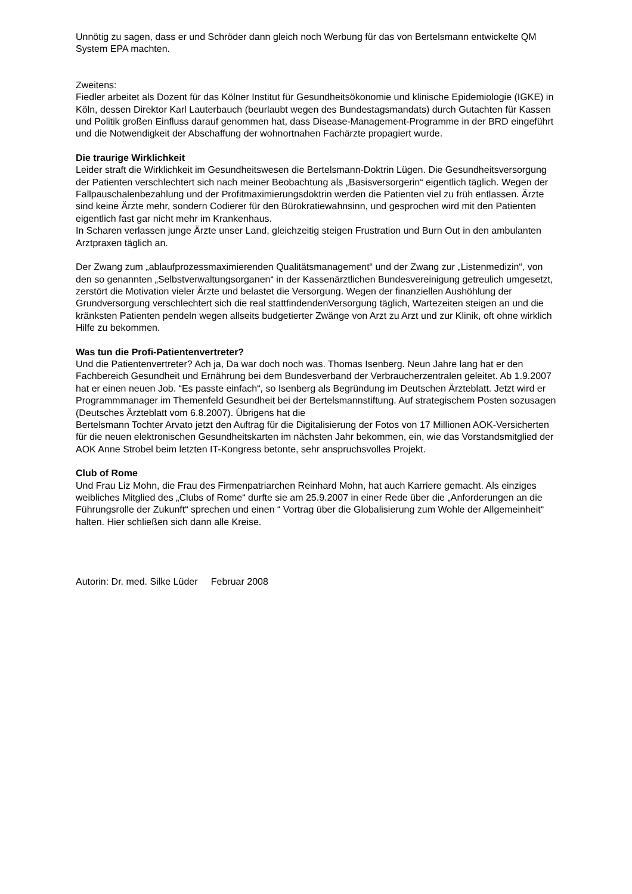Unnötig zu sagen, dass er und Schröder dann gleich noch Werbung für das von Bertelsmann entwickelte QM System EPA machten.
Zweitens:
Fiedler arbeitet als Dozent für das Kölner Institut für Gesundheitsökonomie und klinische Epidemiologie (IGKE) in Köln, dessen Direktor Karl Lauterbauch (beurlaubt wegen des Bundestagsmandats) durch Gutachten für Kassen und Politik großen Einfluss darauf genommen hat, dass Disease-Management-Programme in der BRD eingeführt und die Notwendigkeit der Abschaffung der wohnortnahen Fachärzte propagiert wurde.
Die traurige Wirklichkeit
Leider straft die Wirklichkeit im Gesundheitswesen die Bertelsmann-Doktrin Lügen. Die Gesundheitsversorgung der Patienten verschlechtert sich nach meiner Beobachtung als „Basisversorgerin“ eigentlich täglich. Wegen der Fallpauschalenbezahlung und der Profitmaximierungsdoktrin werden die Patienten viel zu früh entlassen. Ärzte sind keine Ärzte mehr, sondern Codierer für den Bürokratiewahnsinn, und gesprochen wird mit den Patienten eigentlich fast gar nicht mehr im Krankenhaus.
In Scharen verlassen junge Ärzte unser Land, gleichzeitig steigen Frustration und Burn Out in den ambulanten Arztpraxen täglich an.
Der Zwang zum „ablaufprozessmaximierenden Qualitätsmanagement“ und der Zwang zur „Listenmedizin“, von den so genannten „Selbstverwaltungsorganen“ in der Kassenärztlichen Bundesvereinigung getreulich umgesetzt, zerstört die Motivation vieler Ärzte und belastet die Versorgung. Wegen der finanziellen Aushöhlung der Grundversorgung verschlechtert sich die real stattfindendenVersorgung täglich, Wartezeiten steigen an und die kränksten Patienten pendeln wegen allseits budgetierter Zwänge von Arzt zu Arzt und zur Klinik, oft ohne wirklich Hilfe zu bekommen.
Was tun die Profi-Patientenvertreter?
Und die Patientenvertreter? Ach ja, Da war doch noch was. Thomas Isenberg. Neun Jahre lang hat er den Fachbereich Gesundheit und Ernährung bei dem Bundesverband der Verbraucherzentralen geleitet. Ab 1.9.2007 hat er einen neuen Job. “Es passte einfach“, so Isenberg als Begründung im Deutschen Ärzteblatt. Jetzt wird er Programmmanager im Themenfeld Gesundheit bei der Bertelsmannstiftung. Auf strategischem Posten sozusagen (Deutsches Ärzteblatt vom 6.8.2007). Übrigens hat die
Bertelsmann Tochter Arvato jetzt den Auftrag für die Digitalisierung der Fotos von 17 Millionen AOK-Versicherten für die neuen elektronischen Gesundheitskarten im nächsten Jahr bekommen, ein, wie das Vorstandsmitglied der AOK Anne Strobel beim letzten IT-Kongress betonte, sehr anspruchsvolles Projekt.
Club of Rome
Und Frau Liz Mohn, die Frau des Firmenpatriarchen Reinhard Mohn, hat auch Karriere gemacht. Als einziges weibliches Mitglied des „Clubs of Rome“ durfte sie am 25.9.2007 in einer Rede über die „Anforderungen an die Führungsrolle der Zukunft“ sprechen und einen “ Vortrag über die Globalisierung zum Wohle der Allgemeinheit“ halten. Hier schließen sich dann alle Kreise.
Autorin: Dr. med. Silke Lüder Februar 2008